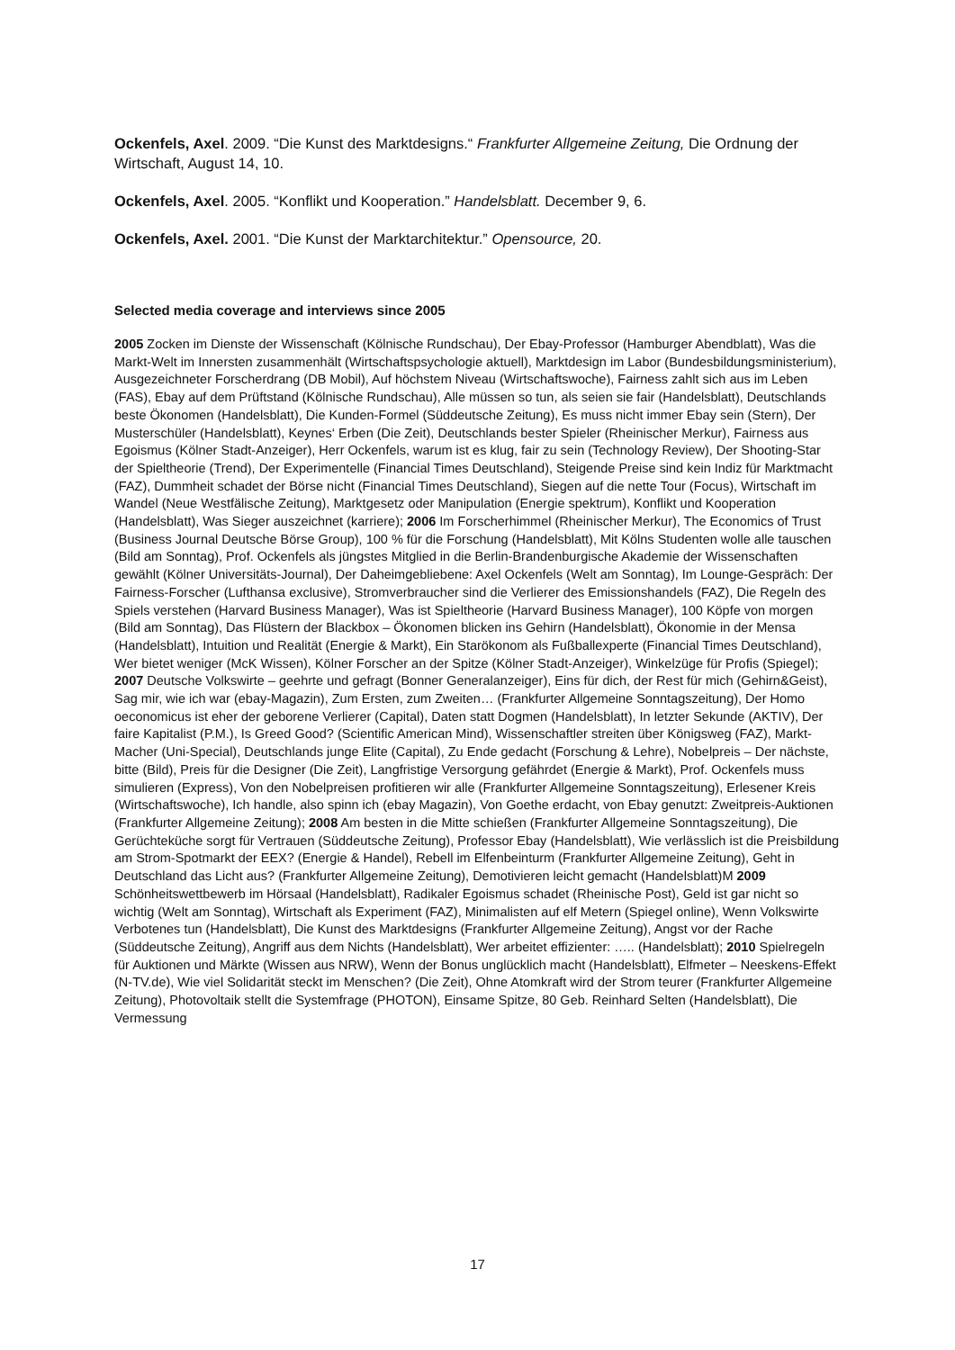Ockenfels, Axel. 2009. “Die Kunst des Marktdesigns.“ Frankfurter Allgemeine Zeitung, Die Ordnung der Wirtschaft, August 14, 10.
Ockenfels, Axel. 2005. “Konflikt und Kooperation.” Handelsblatt. December 9, 6.
Ockenfels, Axel. 2001. “Die Kunst der Marktarchitektur.” Opensource, 20.
Selected media coverage and interviews since 2005
2005 Zocken im Dienste der Wissenschaft (Kölnische Rundschau), Der Ebay-Professor (Hamburger Abendblatt), Was die Markt-Welt im Innersten zusammenhält (Wirtschaftspsychologie aktuell), Marktdesign im Labor (Bundesbildungsministerium), Ausgezeichneter Forscherdrang (DB Mobil), Auf höchstem Niveau (Wirtschaftswoche), Fairness zahlt sich aus im Leben (FAS), Ebay auf dem Prüftstand (Kölnische Rundschau), Alle müssen so tun, als seien sie fair (Handelsblatt), Deutschlands beste Ökonomen (Handelsblatt), Die Kunden-Formel (Süddeutsche Zeitung), Es muss nicht immer Ebay sein (Stern), Der Musterschüler (Handelsblatt), Keynes‘ Erben (Die Zeit), Deutschlands bester Spieler (Rheinischer Merkur), Fairness aus Egoismus (Kölner Stadt-Anzeiger), Herr Ockenfels, warum ist es klug, fair zu sein (Technology Review), Der Shooting-Star der Spieltheorie (Trend), Der Experimentelle (Financial Times Deutschland), Steigende Preise sind kein Indiz für Marktmacht (FAZ), Dummheit schadet der Börse nicht (Financial Times Deutschland), Siegen auf die nette Tour (Focus), Wirtschaft im Wandel (Neue Westfälische Zeitung), Marktgesetz oder Manipulation (Energie spektrum), Konflikt und Kooperation (Handelsblatt), Was Sieger auszeichnet (karriere); 2006 Im Forscherhimmel (Rheinischer Merkur), The Economics of Trust (Business Journal Deutsche Börse Group), 100 % für die Forschung (Handelsblatt), Mit Kölns Studenten wolle alle tauschen (Bild am Sonntag), Prof. Ockenfels als jüngstes Mitglied in die Berlin-Brandenburgische Akademie der Wissenschaften gewählt (Kölner Universitäts-Journal), Der Daheimgebliebene: Axel Ockenfels (Welt am Sonntag), Im Lounge-Gespräch: Der Fairness-Forscher (Lufthansa exclusive), Stromverbraucher sind die Verlierer des Emissionshandels (FAZ), Die Regeln des Spiels verstehen (Harvard Business Manager), Was ist Spieltheorie (Harvard Business Manager), 100 Köpfe von morgen (Bild am Sonntag), Das Flüstern der Blackbox – Ökonomen blicken ins Gehirn (Handelsblatt), Ökonomie in der Mensa (Handelsblatt), Intuition und Realität (Energie & Markt), Ein Starökonom als Fußballexperte (Financial Times Deutschland), Wer bietet weniger (McK Wissen), Kölner Forscher an der Spitze (Kölner Stadt-Anzeiger), Winkelzüge für Profis (Spiegel); 2007 Deutsche Volkswirte – geehrte und gefragt (Bonner Generalanzeiger), Eins für dich, der Rest für mich (Gehirn&Geist), Sag mir, wie ich war (ebay-Magazin), Zum Ersten, zum Zweiten… (Frankfurter Allgemeine Sonntagszeitung), Der Homo oeconomicus ist eher der geborene Verlierer (Capital), Daten statt Dogmen (Handelsblatt), In letzter Sekunde (AKTIV), Der faire Kapitalist (P.M.), Is Greed Good? (Scientific American Mind), Wissenschaftler streiten über Königsweg (FAZ), Markt-Macher (Uni-Special), Deutschlands junge Elite (Capital), Zu Ende gedacht (Forschung & Lehre), Nobelpreis – Der nächste, bitte (Bild), Preis für die Designer (Die Zeit), Langfristige Versorgung gefährdet (Energie & Markt), Prof. Ockenfels muss simulieren (Express), Von den Nobelpreisen profitieren wir alle (Frankfurter Allgemeine Sonntagszeitung), Erlesener Kreis (Wirtschaftswoche), Ich handle, also spinn ich (ebay Magazin), Von Goethe erdacht, von Ebay genutzt: Zweitpreis-Auktionen (Frankfurter Allgemeine Zeitung); 2008 Am besten in die Mitte schießen (Frankfurter Allgemeine Sonntagszeitung), Die Gerüchteküche sorgt für Vertrauen (Süddeutsche Zeitung), Professor Ebay (Handelsblatt), Wie verlässlich ist die Preisbildung am Strom-Spotmarkt der EEX? (Energie & Handel), Rebell im Elfenbeinturm (Frankfurter Allgemeine Zeitung), Geht in Deutschland das Licht aus? (Frankfurter Allgemeine Zeitung), Demotivieren leicht gemacht (Handelsblatt)M 2009 Schönheitswettbewerb im Hörsaal (Handelsblatt), Radikaler Egoismus schadet (Rheinische Post), Geld ist gar nicht so wichtig (Welt am Sonntag), Wirtschaft als Experiment (FAZ), Minimalisten auf elf Metern (Spiegel online), Wenn Volkswirte Verbotenes tun (Handelsblatt), Die Kunst des Marktdesigns (Frankfurter Allgemeine Zeitung), Angst vor der Rache (Süddeutsche Zeitung), Angriff aus dem Nichts (Handelsblatt), Wer arbeitet effizienter: ….. (Handelsblatt); 2010 Spielregeln für Auktionen und Märkte (Wissen aus NRW), Wenn der Bonus unglücklich macht (Handelsblatt), Elfmeter – Neeskens-Effekt (N-TV.de), Wie viel Solidarität steckt im Menschen? (Die Zeit), Ohne Atomkraft wird der Strom teurer (Frankfurter Allgemeine Zeitung), Photovoltaik stellt die Systemfrage (PHOTON), Einsame Spitze, 80 Geb. Reinhard Selten (Handelsblatt), Die Vermessung
17